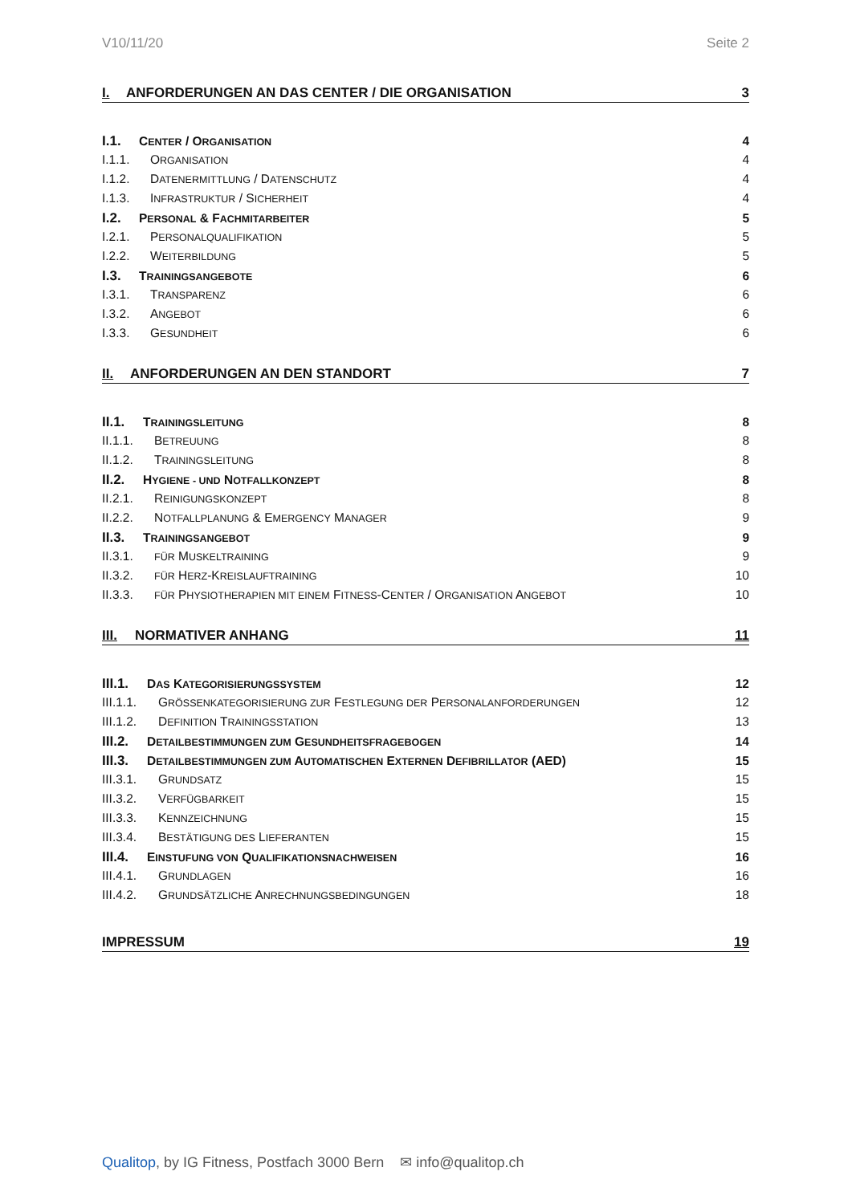V10/11/20 Seite 2
I. ANFORDERUNGEN AN DAS CENTER / DIE ORGANISATION 3
I.1. CENTER / ORGANISATION 4
I.1.1. ORGANISATION 4
I.1.2. DATENERMITTLUNG / DATENSCHUTZ 4
I.1.3. INFRASTRUKTUR / SICHERHEIT 4
I.2. PERSONAL & FACHMITARBEITER 5
I.2.1. PERSONALQUALIFIKATION 5
I.2.2. WEITERBILDUNG 5
I.3. TRAININGSANGEBOTE 6
I.3.1. TRANSPARENZ 6
I.3.2. ANGEBOT 6
I.3.3. GESUNDHEIT 6
II. ANFORDERUNGEN AN DEN STANDORT 7
II.1. TRAININGSLEITUNG 8
II.1.1. BETREUUNG 8
II.1.2. TRAININGSLEITUNG 8
II.2. HYGIENE - UND NOTFALLKONZEPT 8
II.2.1. REINIGUNGSKONZEPT 8
II.2.2. NOTFALLPLANUNG & EMERGENCY MANAGER 9
II.3. TRAININGSANGEBOT 9
II.3.1. FÜR MUSKELTRAINING 9
II.3.2. FÜR HERZ-KREISLAUFTRAINING 10
II.3.3. FÜR PHYSIOTHERAPIEN MIT EINEM FITNESS-CENTER / ORGANISATION ANGEBOT 10
III. NORMATIVER ANHANG 11
III.1. DAS KATEGORISIERUNGSSYSTEM 12
III.1.1. GRÖSSENKATEGORISIERUNG ZUR FESTLEGUNG DER PERSONALANFORDERUNGEN 12
III.1.2. DEFINITION TRAININGSSTATION 13
III.2. DETAILBESTIMMUNGEN ZUM GESUNDHEITSFRAGEBOGEN 14
III.3. DETAILBESTIMMUNGEN ZUM AUTOMATISCHEN EXTERNEN DEFIBRILLATOR (AED) 15
III.3.1. GRUNDSATZ 15
III.3.2. VERFÜGBARKEIT 15
III.3.3. KENNZEICHNUNG 15
III.3.4. BESTÄTIGUNG DES LIEFERANTEN 15
III.4. EINSTUFUNG VON QUALIFIKATIONSNACHWEISEN 16
III.4.1. GRUNDLAGEN 16
III.4.2. GRUNDSÄTZLICHE ANRECHNUNGSBEDINGUNGEN 18
IMPRESSUM 19
Qualitop, by IG Fitness, Postfach 3000 Bern ✉ info@qualitop.ch